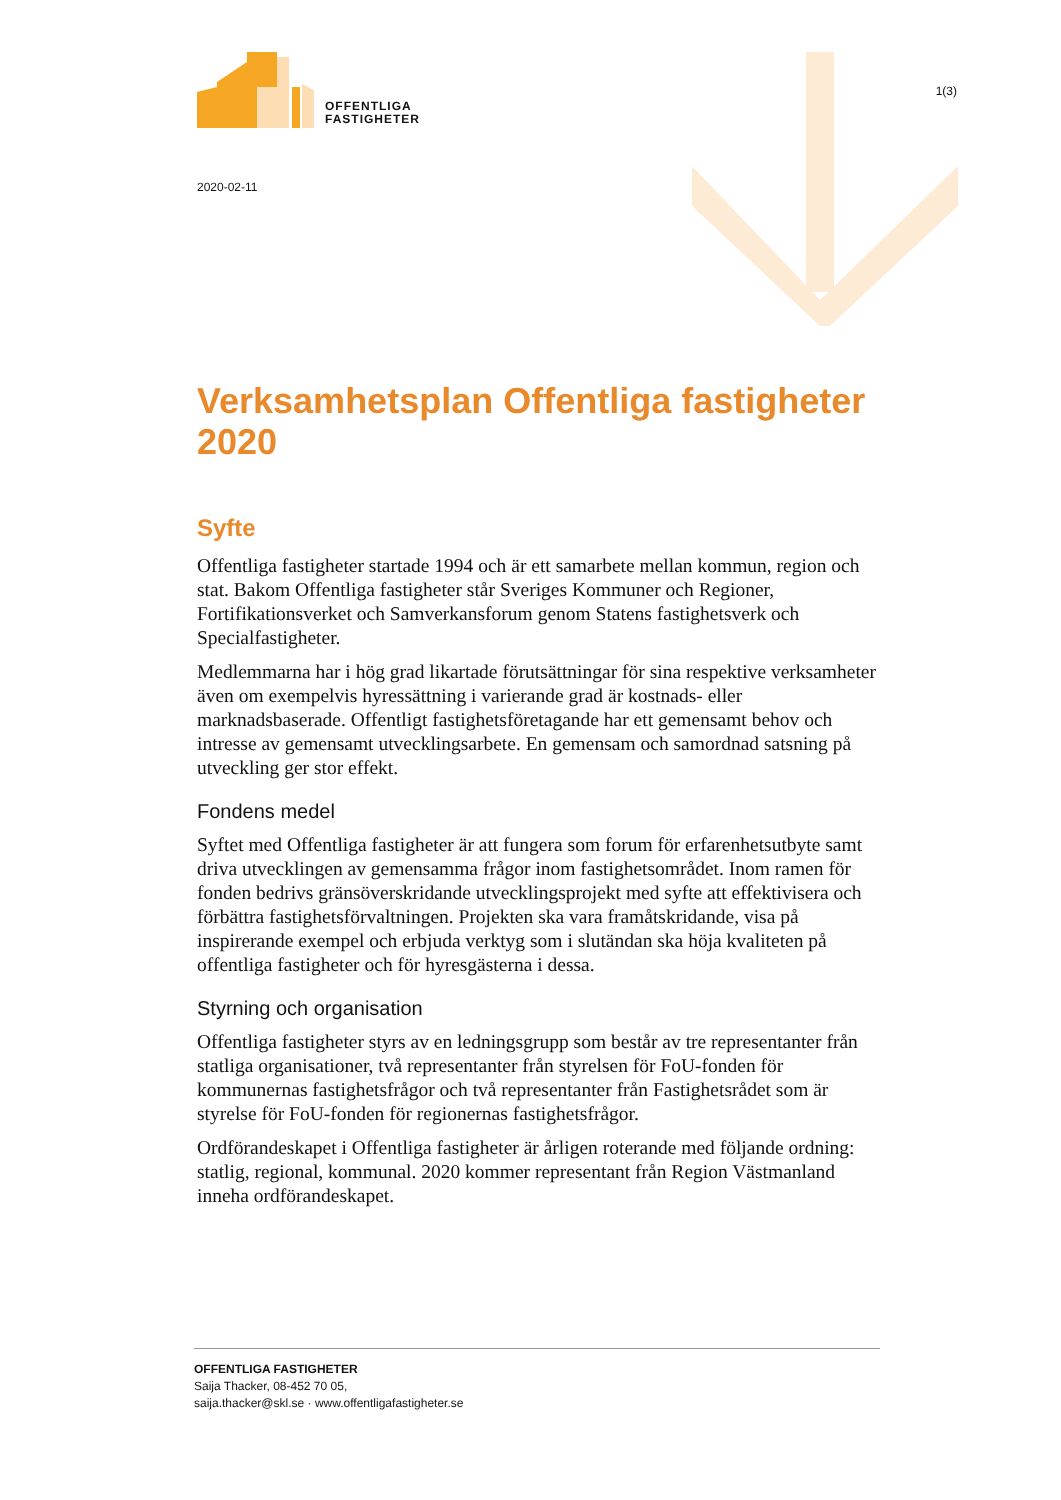OFFENTLIGA
FASTIGHETER
1(3)
2020-02-11
Verksamhetsplan Offentliga fastigheter 2020
Syfte
Offentliga fastigheter startade 1994 och är ett samarbete mellan kommun, region och stat. Bakom Offentliga fastigheter står Sveriges Kommuner och Regioner, Fortifikationsverket och Samverkansforum genom Statens fastighetsverk och Specialfastigheter.
Medlemmarna har i hög grad likartade förutsättningar för sina respektive verksamheter även om exempelvis hyressättning i varierande grad är kostnads- eller marknadsbaserade. Offentligt fastighetsföretagande har ett gemensamt behov och intresse av gemensamt utvecklingsarbete. En gemensam och samordnad satsning på utveckling ger stor effekt.
Fondens medel
Syftet med Offentliga fastigheter är att fungera som forum för erfarenhetsutbyte samt driva utvecklingen av gemensamma frågor inom fastighetsområdet. Inom ramen för fonden bedrivs gränsöverskridande utvecklingsprojekt med syfte att effektivisera och förbättra fastighetsförvaltningen. Projekten ska vara framåtskridande, visa på inspirerande exempel och erbjuda verktyg som i slutändan ska höja kvaliteten på offentliga fastigheter och för hyresgästerna i dessa.
Styrning och organisation
Offentliga fastigheter styrs av en ledningsgrupp som består av tre representanter från statliga organisationer, två representanter från styrelsen för FoU-fonden för kommunernas fastighetsfrågor och två representanter från Fastighetsrådet som är styrelse för FoU-fonden för regionernas fastighetsfrågor.
Ordförandeskapet i Offentliga fastigheter är årligen roterande med följande ordning: statlig, regional, kommunal. 2020 kommer representant från Region Västmanland inneha ordförandeskapet.
OFFENTLIGA FASTIGHETER
Saija Thacker, 08-452 70 05,
saija.thacker@skl.se · www.offentligafastigheter.se